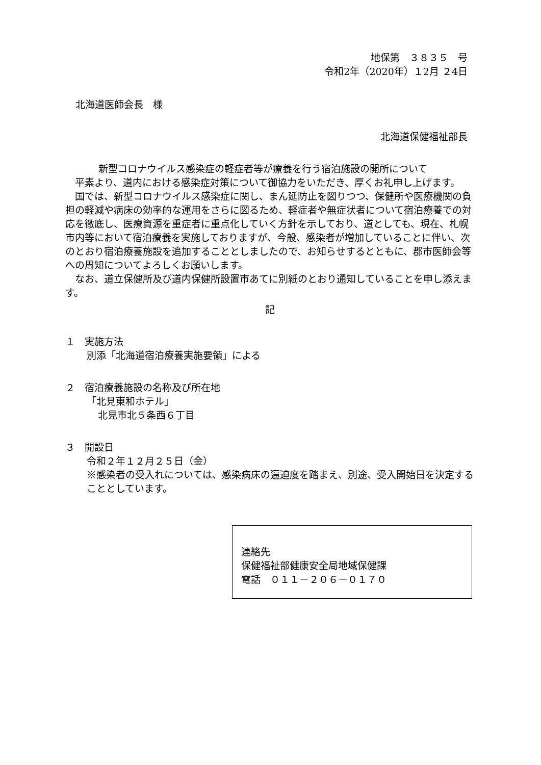地保第　３８３５　号
令和2年（2020年）１2月 ２4日
北海道医師会長　様
北海道保健福祉部長
新型コロナウイルス感染症の軽症者等が療養を行う宿泊施設の開所について
平素より、道内における感染症対策について御協力をいただき、厚くお礼申し上げます。
国では、新型コロナウイルス感染症に関し、まん延防止を図りつつ、保健所や医療機関の負担の軽減や病床の効率的な運用をさらに図るため、軽症者や無症状者について宿泊療養での対応を徹底し、医療資源を重症者に重点化していく方針を示しており、道としても、現在、札幌市内等において宿泊療養を実施しておりますが、今般、感染者が増加していることに伴い、次のとおり宿泊療養施設を追加することとしましたので、お知らせするとともに、郡市医師会等への周知についてよろしくお願いします。
なお、道立保健所及び道内保健所設置市あてに別紙のとおり通知していることを申し添えます。
記
１　実施方法
別添「北海道宿泊療養実施要領」による
２　宿泊療養施設の名称及び所在地
「北見東和ホテル」
北見市北５条西６丁目
３　開設日
令和２年１２月２５日（金）
※感染者の受入れについては、感染病床の逼迫度を踏まえ、別途、受入開始日を決定することとしています。
連絡先
保健福祉部健康安全局地域保健課
電話　０１１－２０６－０１７０